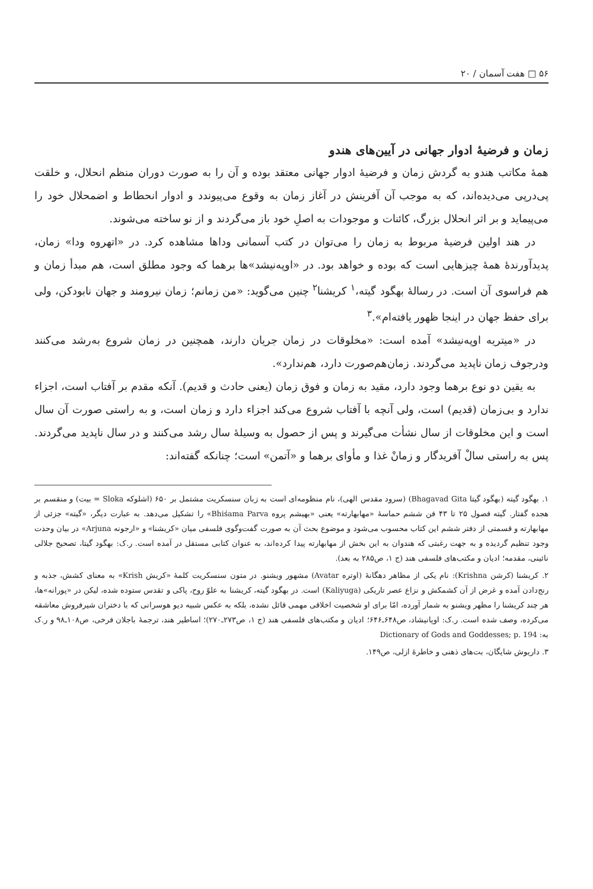۵۶ □ هفت آسمان / ۲۰
زمان و فرضیهٔ ادوار جهانی در آیین‌های هندو
همهٔ مکاتب هندو به گردش زمان و فرضیهٔ ادوار جهانی معتقد بوده و آن را به صورت دوران منظم انحلال، و خلقت پی‌درپی می‌دیده‌اند، که به موجب آن آفرینش در آغاز زمان به وقوع می‌پیوندد و ادوار انحطاط و اضمحلال خود را می‌پیماید و بر اثر انحلال بزرگ، کائنات و موجودات به اصلِ خود باز می‌گردند و از نو ساخته می‌شوند.
در هند اولین فرضیهٔ مربوط به زمان را می‌توان در کتب آسمانی وداها مشاهده کرد. در «اتهروه ودا» زمان، پدیدآورندهٔ همهٔ چیزهایی است که بوده و خواهد بود. در «اوپه‌نیشد»ها برهما که وجود مطلق است، هم مبدأ زمان و هم فراسوی آن است. در رسالهٔ بهگود گیته،<sup>۱</sup> کریشنا<sup>۲</sup> چنین می‌گوید: «من زمانم؛ زمان نیرومند و جهان نابودکن، ولی برای حفظ جهان در اینجا ظهور یافته‌ام».<sup>۳</sup>
در «میتریه اوپه‌نیشد» آمده است: «مخلوقات در زمان جریان دارند، همچنین در زمان شروع به‌رشد می‌کنند ودرجوف زمان ناپدید می‌گردند. زمان‌هم‌صورت دارد، هم‌ندارد».
به یقین دو نوع برهما وجود دارد، مقید به زمان و فوق زمان (یعنی حادث و قدیم). آنکه مقدم بر آفتاب است، اجزاء ندارد و بی‌زمان (قدیم) است، ولی آنچه با آفتاب شروع می‌کند اجزاء دارد و زمان است، و به راستی صورت آن سال است و این مخلوقات از سال نشأت می‌گیرند و پس از حصول به وسیلهٔ سال رشد می‌کنند و در سال ناپدید می‌گردند. پس به راستی سالْ آفریدگار و زمانْ غذا و مأوای برهما و «آتمن» است؛ چنانکه گفته‌اند:
۱. بهگود گیته (بهگود گیتا Bhagavad Gita) (سرود مقدس الهی)، نام منظومه‌ای است به زبان سنسکریت مشتمل بر ۶۵۰ (اشلوکه Sloka = بیت) و منقسم بر هجده گفتار. گیته فصول ۲۵ تا ۴۳ فن ششم حماسهٔ «مهابهارته» یعنی «بهیشم پروه Bhiśama Parva» را تشکیل می‌دهد. به عبارت دیگر، «گیته» جزئی از مهابهارته و قسمتی از دفتر ششم این کتاب محسوب می‌شود و موضوع بحث آن به صورت گفت‌وگوی فلسفی میان «کریشنا» و «ارجونه Arjuna» در بیان وحدت وجود تنظیم گردیده و به جهت رغبتی که هندوان به این بخش از مهابهارته پیدا کرده‌اند، به عنوان کتابی مستقل در آمده است. ر.ک: بهگود گیتا، تصحیح جلالی نائینی، مقدمه؛ ادیان و مکتب‌های فلسفی هند (ج ۱، ص۲۸۵ به بعد).
۲. کریشنا (کرشن Krishna): نام یکی از مظاهر دهگانهٔ (اوتره Avatar) مشهور ویشنو. در متون سنسکریت کلمهٔ «کریش Krish» به معنای کشش، جذبه و رنج‌دادن آمده و غرض از آن کشمکش و نزاع عصر تاریکی (Kaliyuga) است. در بهگود گیته، کریشنا به علوّ روح، پاکی و تقدس ستوده شده، لیکن در «پورانه»ها، هر چند کریشنا را مظهر ویشنو به شمار آورده، امّا برای او شخصیت اخلاقی مهمی قائل نشده، بلکه به عکس شبیه دیو هوسرانی که با دختران شیرفروش معاشقه می‌کرده، وصف شده است. ر.ک: اوپانیشاد، ص۶۴۸ـ۶۴۶؛ ادیان و مکتب‌های فلسفی هند (ج ۱، ص۲۷۳ـ۲۷۰)؛ اساطیر هند، ترجمهٔ باجلان فرخی، ص۱۰۸ـ۹۸ و ر.ک به: Dictionary of Gods and Goddesses; p. 194
۳. داریوش شایگان، بت‌های ذهنی و خاطرهٔ ازلی، ص۱۴۹.